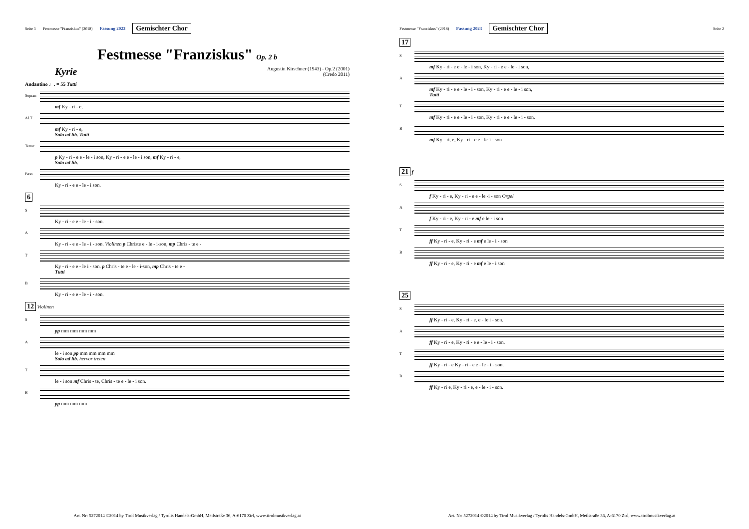Seite 1 Festmesse "Franziskus" (2018) Fassung 2023 Gemischter Chor
Festmesse "Franziskus" Op. 2 b
Kyrie Augustin Kirschner (1943) - Op.2 (2001)
(Credo 2011)
Andantino ♩. = 55 Tutti
Sopran
mf Ky - ri - e,
ALT
mf Ky - ri - e,
Solo ad lib. Tutti
Tenor
p Ky - ri - e e - le - i son, Ky - ri - e e - le - i son, mf Ky - ri - e,
Solo ad lib.
Bass
Ky - ri - e e - le - i son.
6
S
Ky - ri - e e - le - i - son.
A
Ky - ri - e e - le - i - son. Violinen p Christe e - le - i-son, mp Chris - te e -
T
Ky - ri - e e - le i - son. p Chris - te e - le - i-son, mp Chris - te e -
Tutti
B
Ky - ri - e e - le - i - son.
12 Violinen
S
pp mm mm mm mm
A
le - i son pp mm mm mm mm
Solo ad lib. hervor treten
T
le - i son mf Chris - te, Chris - te e - le - i son.
B
pp mm mm mm
Art. Nr: 5272014 ©2014 by Tirol Musikverlag / Tyrolis Handels-GmbH, Meilstraße 36, A-6170 Zirl, www.tirolmusikverlag.at
Festmesse "Franziskus" (2018) Fassung 2023 Gemischter Chor Seite 2
17
S
mf Ky - ri - e e - le - i son, Ky - ri - e e - le - i son,
A
mf Ky - ri - e e - le - i - son, Ky - ri - e e - le - i son,
Tutti
T
mf Ky - ri - e e - le - i - son, Ky - ri - e e - le - i - son.
B
mf Ky - ri, e, Ky - ri - e e - le-i - son
21 f
S
f Ky - ri - e, Ky - ri - e e - le -i - son Orgel
A
f Ky - ri - e, Ky - ri - e mf e le - i son
T
ff Ky - ri - e, Ky - ri - e mf e le - i - son
B
ff Ky - ri - e, Ky - ri - e mf e le - i son
25
S
ff Ky - ri - e, Ky - ri - e, e - le i - son.
A
ff Ky - ri - e, Ky - ri - e e - le - i - son.
T
ff Ky - ri - e Ky - ri - e e - le - i - son.
B
ff Ky - ri e, Ky - ri - e, e - le - i - son.
Art. Nr: 5272014 ©2014 by Tirol Musikverlag / Tyrolis Handels-GmbH, Meilstraße 36, A-6170 Zirl, www.tirolmusikverlag.at